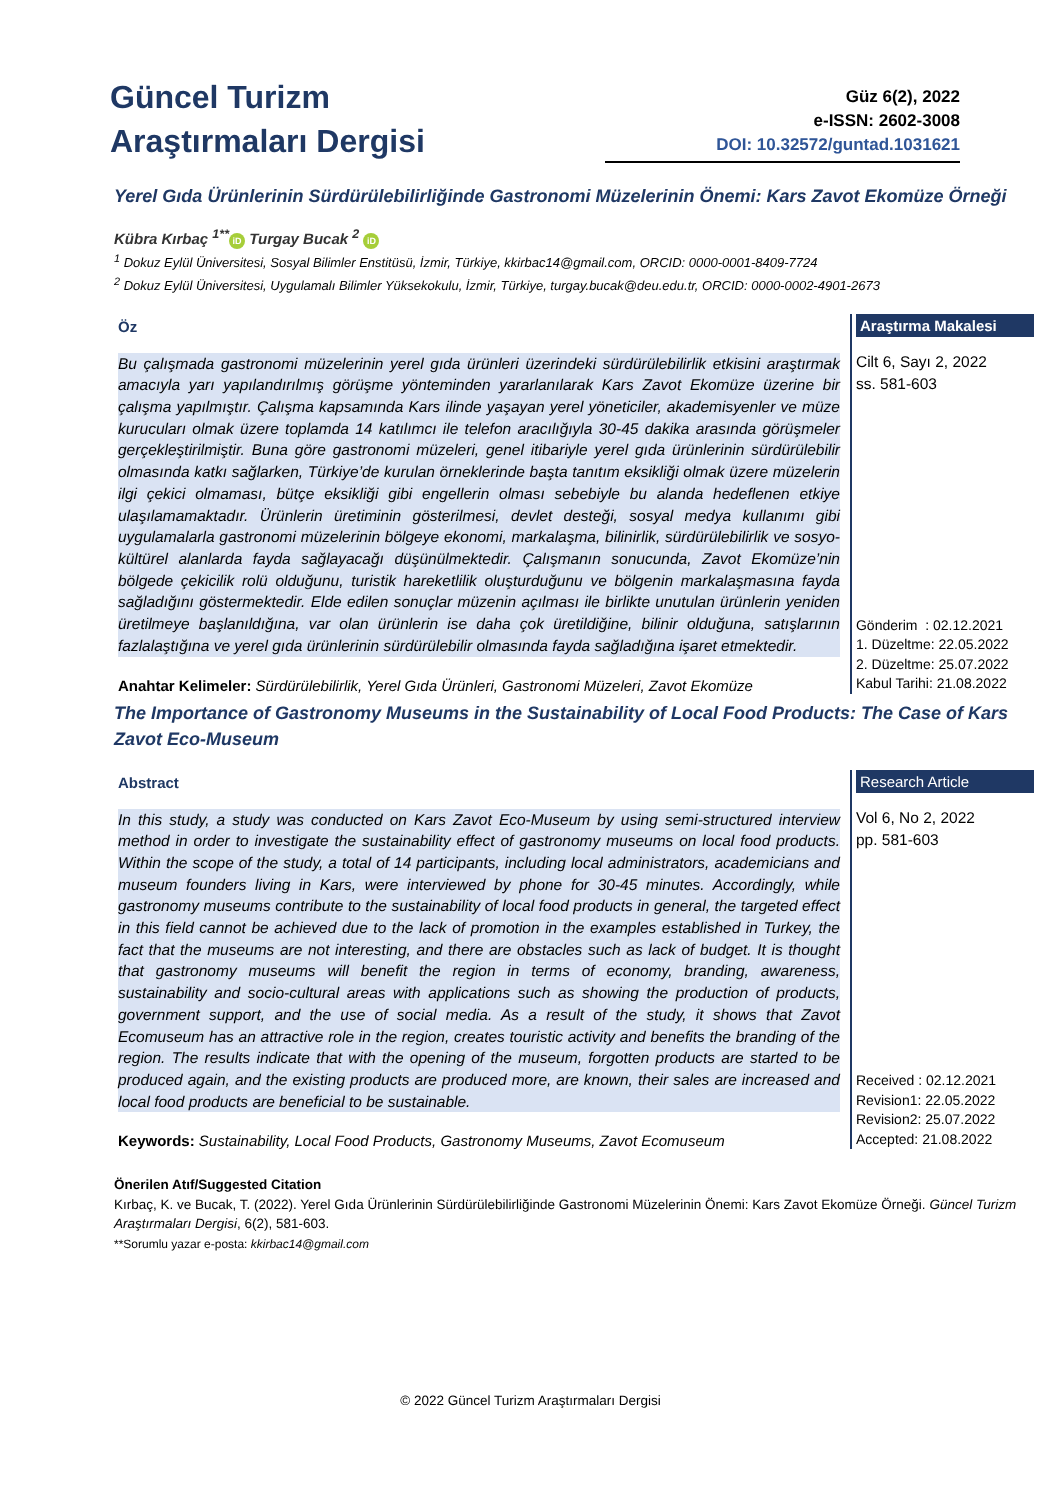Güncel Turizm
Araştırmaları Dergisi
Güz 6(2), 2022
e-ISSN: 2602-3008
DOI: 10.32572/guntad.1031621
Yerel Gıda Ürünlerinin Sürdürülebilirliğinde Gastronomi Müzelerinin Önemi: Kars Zavot Ekomüze Örneği
Kübra Kırbaç <sup>1**</sup> iD Turgay Bucak <sup>2</sup> iD
<sup>1</sup> Dokuz Eylül Üniversitesi, Sosyal Bilimler Enstitüsü, İzmir, Türkiye, kkirbac14@gmail.com, ORCID: 0000-0001-8409-7724
<sup>2</sup> Dokuz Eylül Üniversitesi, Uygulamalı Bilimler Yüksekokulu, İzmir, Türkiye, turgay.bucak@deu.edu.tr, ORCID: 0000-0002-4901-2673
Öz
Bu çalışmada gastronomi müzelerinin yerel gıda ürünleri üzerindeki sürdürülebilirlik etkisini araştırmak amacıyla yarı yapılandırılmış görüşme yönteminden yararlanılarak Kars Zavot Ekomüze üzerine bir çalışma yapılmıştır. Çalışma kapsamında Kars ilinde yaşayan yerel yöneticiler, akademisyenler ve müze kurucuları olmak üzere toplamda 14 katılımcı ile telefon aracılığıyla 30-45 dakika arasında görüşmeler gerçekleştirilmiştir. Buna göre gastronomi müzeleri, genel itibariyle yerel gıda ürünlerinin sürdürülebilir olmasında katkı sağlarken, Türkiye’de kurulan örneklerinde başta tanıtım eksikliği olmak üzere müzelerin ilgi çekici olmaması, bütçe eksikliği gibi engellerin olması sebebiyle bu alanda hedeflenen etkiye ulaşılamamaktadır. Ürünlerin üretiminin gösterilmesi, devlet desteği, sosyal medya kullanımı gibi uygulamalarla gastronomi müzelerinin bölgeye ekonomi, markalaşma, bilinirlik, sürdürülebilirlik ve sosyo-kültürel alanlarda fayda sağlayacağı düşünülmektedir. Çalışmanın sonucunda, Zavot Ekomüze’nin bölgede çekicilik rolü olduğunu, turistik hareketlilik oluşturduğunu ve bölgenin markalaşmasına fayda sağladığını göstermektedir. Elde edilen sonuçlar müzenin açılması ile birlikte unutulan ürünlerin yeniden üretilmeye başlanıldığına, var olan ürünlerin ise daha çok üretildiğine, bilinir olduğuna, satışlarının fazlalaştığına ve yerel gıda ürünlerinin sürdürülebilir olmasında fayda sağladığına işaret etmektedir.
Anahtar Kelimeler: Sürdürülebilirlik, Yerel Gıda Ürünleri, Gastronomi Müzeleri, Zavot Ekomüze
Araştırma Makalesi
Cilt 6, Sayı 2, 2022
ss. 581-603
Gönderim : 02.12.2021
1. Düzeltme: 22.05.2022
2. Düzeltme: 25.07.2022
Kabul Tarihi: 21.08.2022
The Importance of Gastronomy Museums in the Sustainability of Local Food Products: The Case of Kars Zavot Eco-Museum
Abstract
In this study, a study was conducted on Kars Zavot Eco-Museum by using semi-structured interview method in order to investigate the sustainability effect of gastronomy museums on local food products. Within the scope of the study, a total of 14 participants, including local administrators, academicians and museum founders living in Kars, were interviewed by phone for 30-45 minutes. Accordingly, while gastronomy museums contribute to the sustainability of local food products in general, the targeted effect in this field cannot be achieved due to the lack of promotion in the examples established in Turkey, the fact that the museums are not interesting, and there are obstacles such as lack of budget. It is thought that gastronomy museums will benefit the region in terms of economy, branding, awareness, sustainability and socio-cultural areas with applications such as showing the production of products, government support, and the use of social media. As a result of the study, it shows that Zavot Ecomuseum has an attractive role in the region, creates touristic activity and benefits the branding of the region. The results indicate that with the opening of the museum, forgotten products are started to be produced again, and the existing products are produced more, are known, their sales are increased and local food products are beneficial to be sustainable.
Keywords: Sustainability, Local Food Products, Gastronomy Museums, Zavot Ecomuseum
Research Article
Vol 6, No 2, 2022
pp. 581-603
Received : 02.12.2021
Revision1: 22.05.2022
Revision2: 25.07.2022
Accepted: 21.08.2022
Önerilen Atıf/Suggested Citation
Kırbaç, K. ve Bucak, T. (2022). Yerel Gıda Ürünlerinin Sürdürülebilirliğinde Gastronomi Müzelerinin Önemi: Kars Zavot Ekomüze Örneği. Güncel Turizm Araştırmaları Dergisi, 6(2), 581-603.
**Sorumlu yazar e-posta: kkirbac14@gmail.com
© 2022 Güncel Turizm Araştırmaları Dergisi